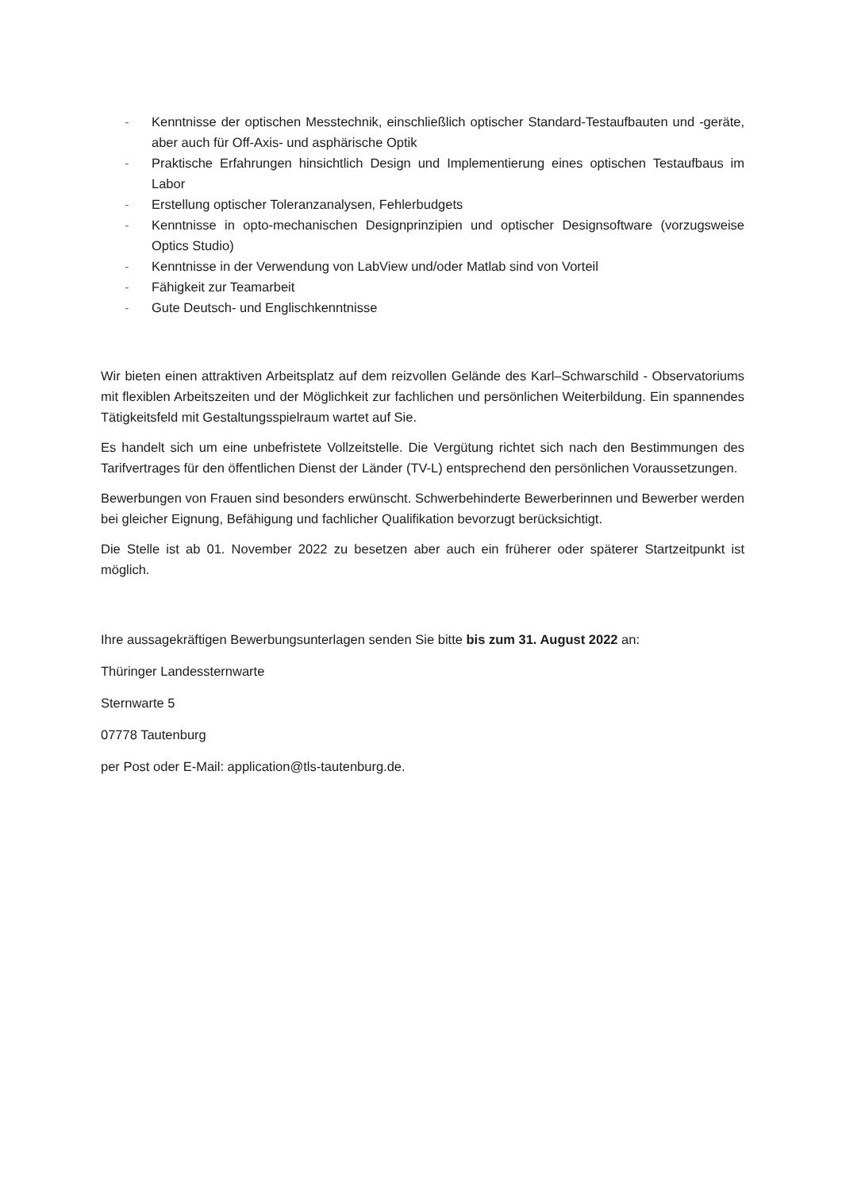- Kenntnisse der optischen Messtechnik, einschließlich optischer Standard-Testaufbauten und -geräte, aber auch für Off-Axis- und asphärische Optik
- Praktische Erfahrungen hinsichtlich Design und Implementierung eines optischen Testaufbaus im Labor
- Erstellung optischer Toleranzanalysen, Fehlerbudgets
- Kenntnisse in opto-mechanischen Designprinzipien und optischer Designsoftware (vorzugsweise Optics Studio)
- Kenntnisse in der Verwendung von LabView und/oder Matlab sind von Vorteil
- Fähigkeit zur Teamarbeit
- Gute Deutsch- und Englischkenntnisse
Wir bieten einen attraktiven Arbeitsplatz auf dem reizvollen Gelände des Karl–Schwarschild - Observatoriums mit flexiblen Arbeitszeiten und der Möglichkeit zur fachlichen und persönlichen Weiterbildung. Ein spannendes Tätigkeitsfeld mit Gestaltungsspielraum wartet auf Sie.
Es handelt sich um eine unbefristete Vollzeitstelle. Die Vergütung richtet sich nach den Bestimmungen des Tarifvertrages für den öffentlichen Dienst der Länder (TV-L) entsprechend den persönlichen Voraussetzungen.
Bewerbungen von Frauen sind besonders erwünscht. Schwerbehinderte Bewerberinnen und Bewerber werden bei gleicher Eignung, Befähigung und fachlicher Qualifikation bevorzugt berücksichtigt.
Die Stelle ist ab 01. November 2022 zu besetzen aber auch ein früherer oder späterer Startzeitpunkt ist möglich.
Ihre aussagekräftigen Bewerbungsunterlagen senden Sie bitte bis zum 31. August 2022 an:
Thüringer Landessternwarte
Sternwarte 5
07778 Tautenburg
per Post oder E-Mail: application@tls-tautenburg.de.